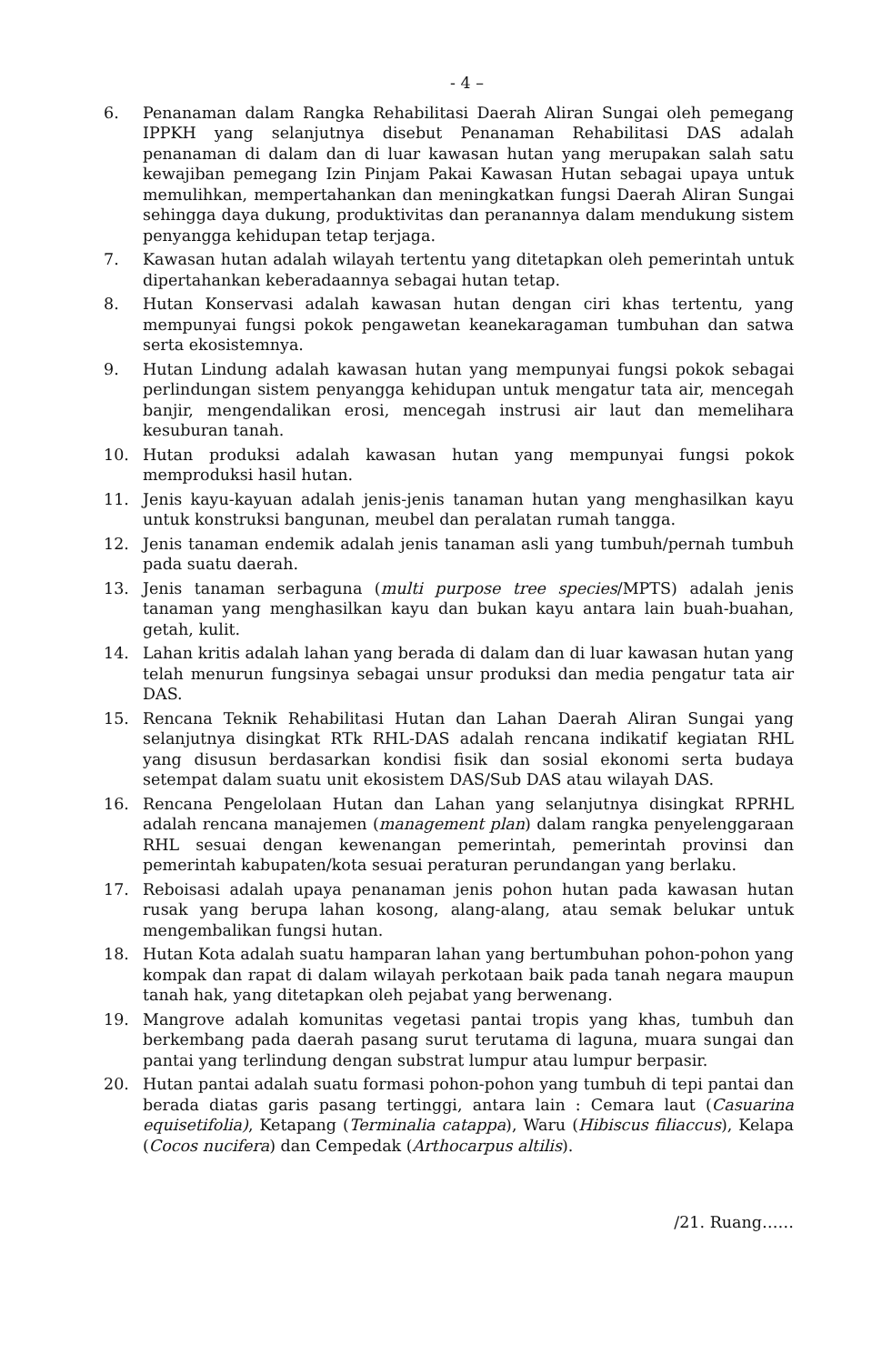- 4 –
6. Penanaman dalam Rangka Rehabilitasi Daerah Aliran Sungai oleh pemegang IPPKH yang selanjutnya disebut Penanaman Rehabilitasi DAS adalah penanaman di dalam dan di luar kawasan hutan yang merupakan salah satu kewajiban pemegang Izin Pinjam Pakai Kawasan Hutan sebagai upaya untuk memulihkan, mempertahankan dan meningkatkan fungsi Daerah Aliran Sungai sehingga daya dukung, produktivitas dan peranannya dalam mendukung sistem penyangga kehidupan tetap terjaga.
7. Kawasan hutan adalah wilayah tertentu yang ditetapkan oleh pemerintah untuk dipertahankan keberadaannya sebagai hutan tetap.
8. Hutan Konservasi adalah kawasan hutan dengan ciri khas tertentu, yang mempunyai fungsi pokok pengawetan keanekaragaman tumbuhan dan satwa serta ekosistemnya.
9. Hutan Lindung adalah kawasan hutan yang mempunyai fungsi pokok sebagai perlindungan sistem penyangga kehidupan untuk mengatur tata air, mencegah banjir, mengendalikan erosi, mencegah instrusi air laut dan memelihara kesuburan tanah.
10. Hutan produksi adalah kawasan hutan yang mempunyai fungsi pokok memproduksi hasil hutan.
11. Jenis kayu-kayuan adalah jenis-jenis tanaman hutan yang menghasilkan kayu untuk konstruksi bangunan, meubel dan peralatan rumah tangga.
12. Jenis tanaman endemik adalah jenis tanaman asli yang tumbuh/pernah tumbuh pada suatu daerah.
13. Jenis tanaman serbaguna (multi purpose tree species/MPTS) adalah jenis tanaman yang menghasilkan kayu dan bukan kayu antara lain buah-buahan, getah, kulit.
14. Lahan kritis adalah lahan yang berada di dalam dan di luar kawasan hutan yang telah menurun fungsinya sebagai unsur produksi dan media pengatur tata air DAS.
15. Rencana Teknik Rehabilitasi Hutan dan Lahan Daerah Aliran Sungai yang selanjutnya disingkat RTk RHL-DAS adalah rencana indikatif kegiatan RHL yang disusun berdasarkan kondisi fisik dan sosial ekonomi serta budaya setempat dalam suatu unit ekosistem DAS/Sub DAS atau wilayah DAS.
16. Rencana Pengelolaan Hutan dan Lahan yang selanjutnya disingkat RPRHL adalah rencana manajemen (management plan) dalam rangka penyelenggaraan RHL sesuai dengan kewenangan pemerintah, pemerintah provinsi dan pemerintah kabupaten/kota sesuai peraturan perundangan yang berlaku.
17. Reboisasi adalah upaya penanaman jenis pohon hutan pada kawasan hutan rusak yang berupa lahan kosong, alang-alang, atau semak belukar untuk mengembalikan fungsi hutan.
18. Hutan Kota adalah suatu hamparan lahan yang bertumbuhan pohon-pohon yang kompak dan rapat di dalam wilayah perkotaan baik pada tanah negara maupun tanah hak, yang ditetapkan oleh pejabat yang berwenang.
19. Mangrove adalah komunitas vegetasi pantai tropis yang khas, tumbuh dan berkembang pada daerah pasang surut terutama di laguna, muara sungai dan pantai yang terlindung dengan substrat lumpur atau lumpur berpasir.
20. Hutan pantai adalah suatu formasi pohon-pohon yang tumbuh di tepi pantai dan berada diatas garis pasang tertinggi, antara lain : Cemara laut (Casuarina equisetifolia), Ketapang (Terminalia catappa), Waru (Hibiscus filiaccus), Kelapa (Cocos nucifera) dan Cempedak (Arthocarpus altilis).
/21. Ruang……